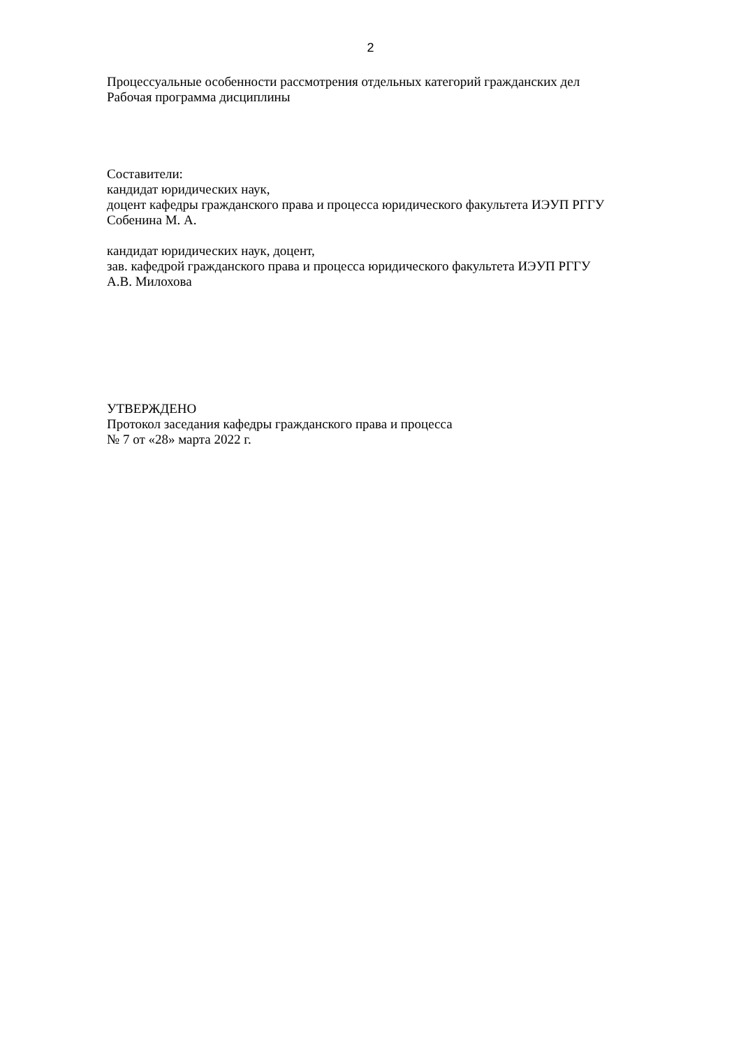2
Процессуальные особенности рассмотрения отдельных категорий гражданских дел
Рабочая программа дисциплины
Составители:
кандидат юридических наук,
доцент кафедры гражданского права и процесса юридического факультета ИЭУП РГГУ
Собенина М. А.
кандидат юридических наук, доцент,
зав. кафедрой гражданского права и процесса юридического факультета ИЭУП РГГУ
А.В. Милохова
УТВЕРЖДЕНО
Протокол заседания кафедры гражданского права и процесса
№ 7 от «28» марта 2022 г.